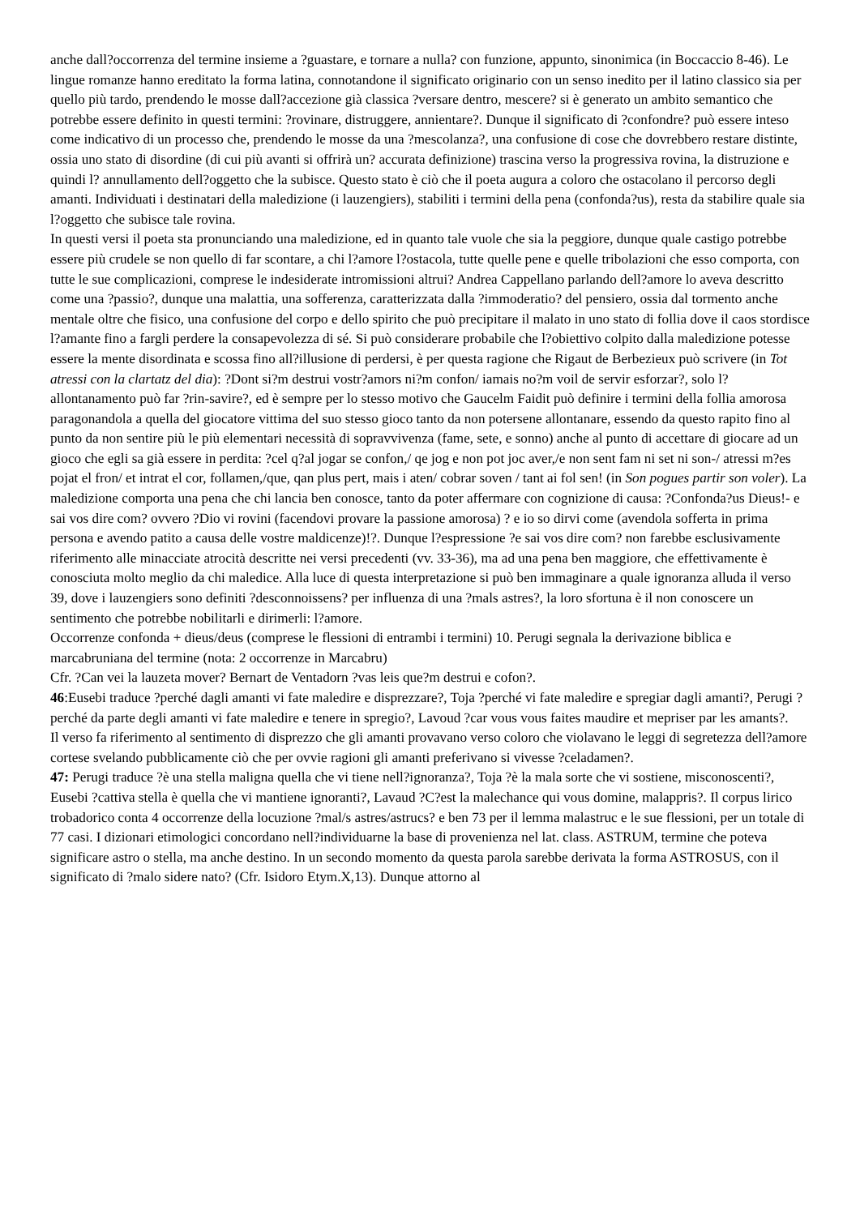anche dall?occorrenza del termine insieme a ?guastare, e tornare a nulla? con funzione, appunto, sinonimica (in Boccaccio 8-46). Le lingue romanze hanno ereditato la forma latina, connotandone il significato originario con un senso inedito per il latino classico sia per quello più tardo, prendendo le mosse dall?accezione già classica ?versare dentro, mescere? si è generato un ambito semantico che potrebbe essere definito in questi termini: ?rovinare, distruggere, annientare?. Dunque il significato di ?confondre? può essere inteso come indicativo di un processo che, prendendo le mosse da una ?mescolanza?, una confusione di cose che dovrebbero restare distinte, ossia uno stato di disordine (di cui più avanti si offrirà un? accurata definizione) trascina verso la progressiva rovina, la distruzione e quindi l? annullamento dell?oggetto che la subisce. Questo stato è ciò che il poeta augura a coloro che ostacolano il percorso degli amanti. Individuati i destinatari della maledizione (i lauzengiers), stabiliti i termini della pena (confonda?us), resta da stabilire quale sia l?oggetto che subisce tale rovina.
In questi versi il poeta sta pronunciando una maledizione, ed in quanto tale vuole che sia la peggiore, dunque quale castigo potrebbe essere più crudele se non quello di far scontare, a chi l?amore l?ostacola, tutte quelle pene e quelle tribolazioni che esso comporta, con tutte le sue complicazioni, comprese le indesiderate intromissioni altrui? Andrea Cappellano parlando dell?amore lo aveva descritto come una ?passio?, dunque una malattia, una sofferenza, caratterizzata dalla ?immoderatio? del pensiero, ossia dal tormento anche mentale oltre che fisico, una confusione del corpo e dello spirito che può precipitare il malato in uno stato di follia dove il caos stordisce l?amante fino a fargli perdere la consapevolezza di sé. Si può considerare probabile che l?obiettivo colpito dalla maledizione potesse essere la mente disordinata e scossa fino all?illusione di perdersi, è per questa ragione che Rigaut de Berbezieux può scrivere (in Tot atressi con la clartatz del dia): ?Dont si?m destrui vostr?amors ni?m confon/ iamais no?m voil de servir esforzar?, solo l?allontanamento può far ?rin-savire?, ed è sempre per lo stesso motivo che Gaucelm Faidit può definire i termini della follia amorosa paragonandola a quella del giocatore vittima del suo stesso gioco tanto da non potersene allontanare, essendo da questo rapito fino al punto da non sentire più le più elementari necessità di sopravvivenza (fame, sete, e sonno) anche al punto di accettare di giocare ad un gioco che egli sa già essere in perdita: ?cel q?al jogar se confon,/ qe jog e non pot joc aver,/e non sent fam ni set ni son-/ atressi m?es pojat el fron/ et intrat el cor, follamen,/que, qan plus pert, mais i aten/ cobrar soven / tant ai fol sen! (in Son pogues partir son voler). La maledizione comporta una pena che chi lancia ben conosce, tanto da poter affermare con cognizione di causa: ?Confonda?us Dieus!- e sai vos dire com? ovvero ?Dio vi rovini (facendovi provare la passione amorosa) ? e io so dirvi come (avendola sofferta in prima persona e avendo patito a causa delle vostre maldicenze)!?. Dunque l?espressione ?e sai vos dire com? non farebbe esclusivamente riferimento alle minacciate atrocità descritte nei versi precedenti (vv. 33-36), ma ad una pena ben maggiore, che effettivamente è conosciuta molto meglio da chi maledice. Alla luce di questa interpretazione si può ben immaginare a quale ignoranza alluda il verso 39, dove i lauzengiers sono definiti ?desconnoissens? per influenza di una ?mals astres?, la loro sfortuna è il non conoscere un sentimento che potrebbe nobilitarli e dirimerli: l?amore.
Occorrenze confonda + dieus/deus (comprese le flessioni di entrambi i termini) 10. Perugi segnala la derivazione biblica e marcabruniana del termine (nota: 2 occorrenze in Marcabru)
Cfr. ?Can vei la lauzeta mover? Bernart de Ventadorn ?vas leis que?m destrui e cofon?.
46:Eusebi traduce ?perché dagli amanti vi fate maledire e disprezzare?, Toja ?perché vi fate maledire e spregiar dagli amanti?, Perugi ?perché da parte degli amanti vi fate maledire e tenere in spregio?, Lavoud ?car vous vous faites maudire et mepriser par les amants?.
Il verso fa riferimento al sentimento di disprezzo che gli amanti provavano verso coloro che violavano le leggi di segretezza dell?amore cortese svelando pubblicamente ciò che per ovvie ragioni gli amanti preferivano si vivesse ?celadamen?.
47: Perugi traduce ?è una stella maligna quella che vi tiene nell?ignoranza?, Toja ?è la mala sorte che vi sostiene, misconoscenti?, Eusebi ?cattiva stella è quella che vi mantiene ignoranti?, Lavaud ?C?est la malechance qui vous domine, malappris?. Il corpus lirico trobadorico conta 4 occorrenze della locuzione ?mal/s astres/astrucs? e ben 73 per il lemma malastruc e le sue flessioni, per un totale di 77 casi. I dizionari etimologici concordano nell?individuarne la base di provenienza nel lat. class. ASTRUM, termine che poteva significare astro o stella, ma anche destino. In un secondo momento da questa parola sarebbe derivata la forma ASTROSUS, con il significato di ?malo sidere nato? (Cfr. Isidoro Etym.X,13). Dunque attorno al